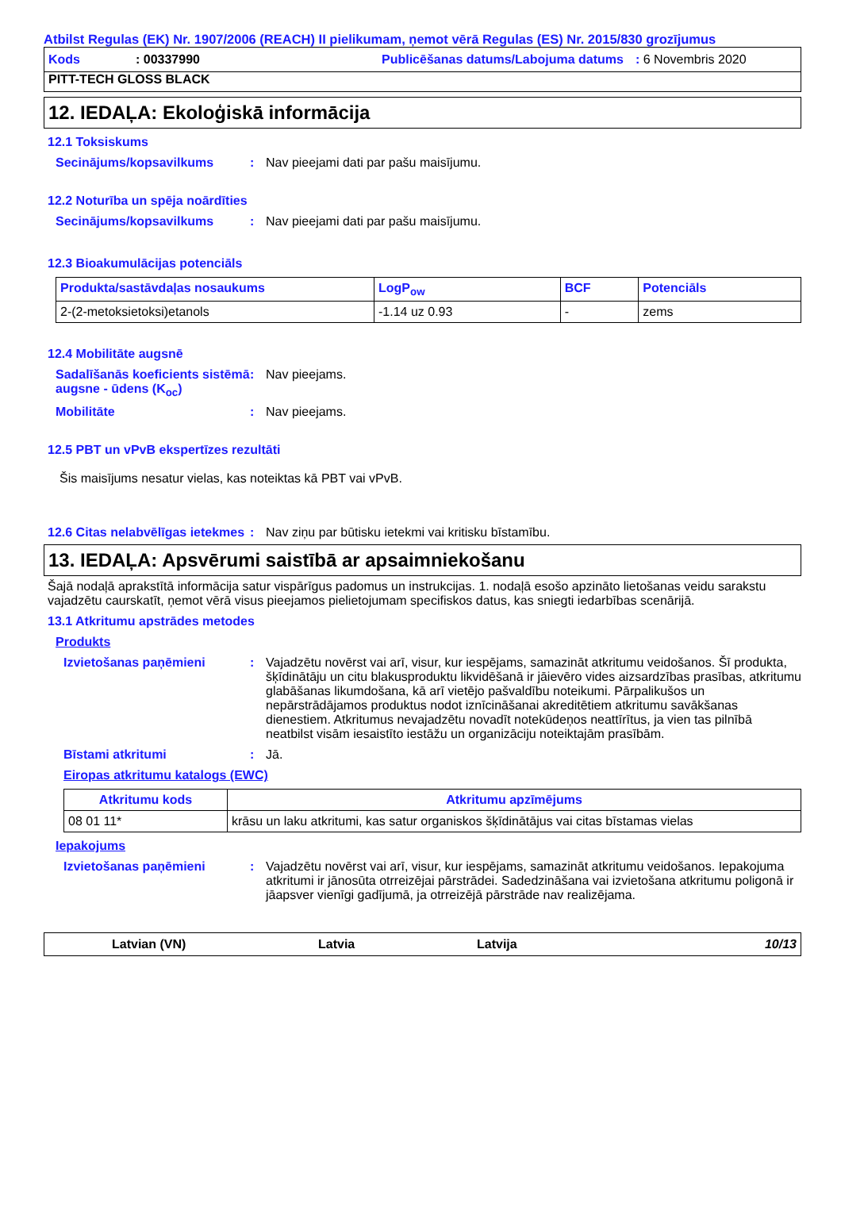Atbilst Regulas (EK) Nr. 1907/2006 (REACH) II pielikumam, ņemot vērā Regulas (ES) Nr. 2015/830 grozījumus
Kods: 00337990 Publicēšanas datums/Labojuma datums: 6 Novembris 2020
PITT-TECH GLOSS BLACK
12. IEDAĻA: Ekoloģiskā informācija
12.1 Toksiskums
Secinājums/kopsavilkums: Nav pieejami dati par pašu maisījumu.
12.2 Noturība un spēja noārdīties
Secinājums/kopsavilkums: Nav pieejami dati par pašu maisījumu.
12.3 Bioakumulācijas potenciāls
| Produkta/sastāvdaļas nosaukums | LogP<sub>ow</sub> | BCF | Potenciāls |
| --- | --- | --- | --- |
| 2-(2-metoksietoksi)etanols | -1.14 uz 0.93 | - | zems |
12.4 Mobilitāte augsnē
Sadalīšanās koeficients sistēmā augsne - ūdens (K<sub>oc</sub>): Nav pieejams.
Mobilitāte: Nav pieejams.
12.5 PBT un vPvB ekspertīzes rezultāti
Šis maisījums nesatur vielas, kas noteiktas kā PBT vai vPvB.
12.6 Citas nelabvēlīgas ietekmes: Nav ziņu par būtisku ietekmi vai kritisku bīstamību.
13. IEDAĻA: Apsvērumi saistībā ar apsaimniekošanu
Šajā nodaļā aprakstītā informācija satur vispārīgus padomus un instrukcijas. 1. nodaļā esošo apzināto lietošanas veidu sarakstu vajadzētu caurskatīt, ņemot vērā visus pieejamos pielietojumam specifiskos datus, kas sniegti iedarbības scenārijā.
13.1 Atkritumu apstrādes metodes
Produkts
Izvietošanas paņēmieni: Vajadzētu novērst vai arī, visur, kur iespējams, samazināt atkritumu veidošanos. Šī produkta, šķīdinātāju un citu blakusproduktu likvidēšanā ir jāievēro vides aizsardzības prasības, atkritumu glabāšanas likumdošana, kā arī vietējo pašvaldību noteikumi. Pārpalikušos un nepārstrādājamos produktus nodot iznīcināšanai akreditētiem atkritumu savākšanas dienestiem. Atkritumus nevajadzētu novadīt notekūdeņos neattīrītus, ja vien tas pilnībā neatbilst visām iesaistīto iestāžu un organizāciju noteiktajām prasībām.
Bīstami atkritumi: Jā.
Eiropas atkritumu katalogs (EWC)
| Atkritumu kods | Atkritumu apzīmējums |
| --- | --- |
| 08 01 11* | krāsu un laku atkritumi, kas satur organiskos šķīdinātājus vai citas bīstamas vielas |
Iepakojums
Izvietošanas paņēmieni: Vajadzētu novērst vai arī, visur, kur iespējams, samazināt atkritumu veidošanos. Iepakojuma atkritumi ir jānosūta otrreizējai pārstrādei. Sadedzināšana vai izvietošana atkritumu poligonā ir jāapsver vienīgi gadījumā, ja otrreizējā pārstrāde nav realizējama.
Latvian (VN) Latvia Latvija 10/13